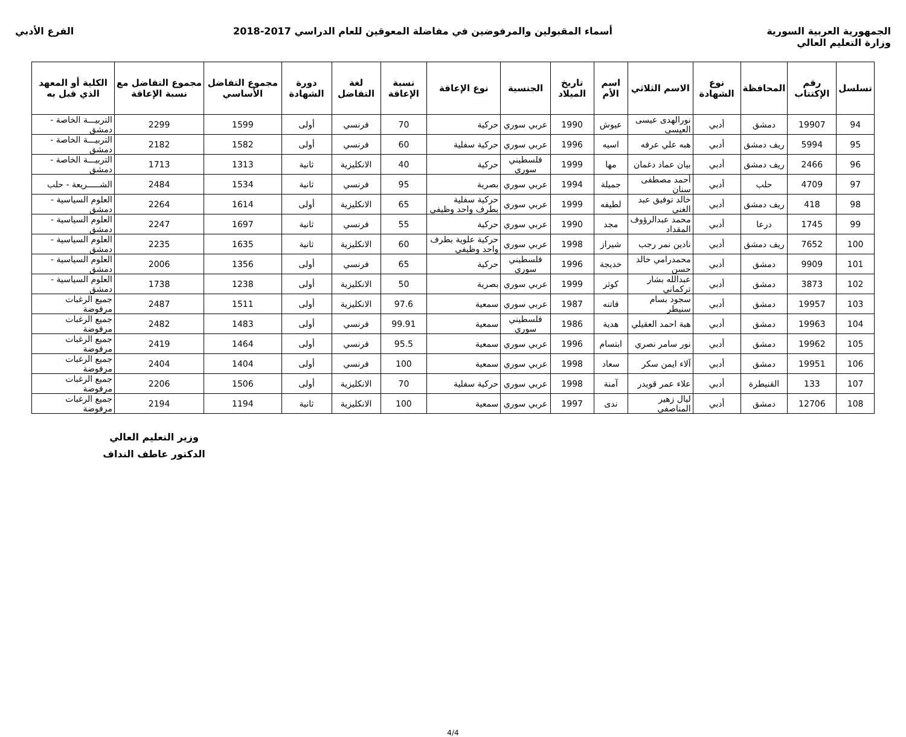الجمهورية العربية السورية
وزارة التعليم العالي
أسماء المقبولين والمرفوضين في مفاضلة المعوقين للعام الدراسي 2017-2018
الفرع الأدبي
| تسلسل | رقم الإكتتاب | المحافظة | نوع الشهادة | الاسم الثلاثي | اسم الأم | تاريخ الميلاد | الجنسية | نوع الإعاقة | نسبة الإعاقة | لغة التفاضل | دورة الشهادة | مجموع التفاضل الأساسي | مجموع التفاضل مع نسبة الإعاقة | الكلية أو المعهد الذي قبل به |
| --- | --- | --- | --- | --- | --- | --- | --- | --- | --- | --- | --- | --- | --- | --- |
| 94 | 19907 | دمشق | أدبي | نورالهدى عيسى العيسى | عيوش | 1990 | عربي سوري | حركية | 70 | فرنسي | أولى | 1599 | 2299 | التربيـــة الخاصة - دمشق |
| 95 | 5994 | ريف دمشق | أدبي | هبه علي عرفه | اسيه | 1996 | عربي سوري | حركية سفلية | 60 | فرنسي | أولى | 1582 | 2182 | التربيـــة الخاصة - دمشق |
| 96 | 2466 | ريف دمشق | أدبي | بيان عماد دغمان | مها | 1999 | فلسطيني سوري | حركية | 40 | الانكليزية | ثانية | 1313 | 1713 | التربيـــة الخاصة - دمشق |
| 97 | 4709 | حلب | أدبي | أحمد مصطفى سنان | جميلة | 1994 | عربي سوري | بصرية | 95 | فرنسي | ثانية | 1534 | 2484 | الشـــــريعة - حلب |
| 98 | 418 | ريف دمشق | أدبي | خالد توفيق عبد الغني | لطيفه | 1999 | عربي سوري | حركية سفلية بطرف واحد وظيفي | 65 | الانكليزية | أولى | 1614 | 2264 | العلوم السياسية - دمشق |
| 99 | 1745 | درعا | أدبي | محمد عبدالرؤوف المقداد | مجد | 1990 | عربي سوري | حركية | 55 | فرنسي | ثانية | 1697 | 2247 | العلوم السياسية - دمشق |
| 100 | 7652 | ريف دمشق | أدبي | نادين نمر رجب | شيراز | 1998 | عربي سوري | حركية علوية بطرف واحد وظيفي | 60 | الانكليزية | ثانية | 1635 | 2235 | العلوم السياسية - دمشق |
| 101 | 9909 | دمشق | أدبي | محمدرامي خالد حسن | خديجة | 1996 | فلسطيني سوري | حركية | 65 | فرنسي | أولى | 1356 | 2006 | العلوم السياسية - دمشق |
| 102 | 3873 | دمشق | أدبي | عبدالله بشار تركماني | كوثر | 1999 | عربي سوري | بصرية | 50 | الانكليزية | أولى | 1238 | 1738 | العلوم السياسية - دمشق |
| 103 | 19957 | دمشق | أدبي | سجود بسام سنيطر | فاتنه | 1987 | عربي سوري | سمعية | 97.6 | الانكليزية | أولى | 1511 | 2487 | جميع الرغبات مرفوضة |
| 104 | 19963 | دمشق | أدبي | هبة احمد العقيلي | هدية | 1986 | فلسطيني سوري | سمعية | 99.91 | فرنسي | أولى | 1483 | 2482 | جميع الرغبات مرفوضة |
| 105 | 19962 | دمشق | أدبي | نور سامر نصري | ابتسام | 1996 | عربي سوري | سمعية | 95.5 | فرنسي | أولى | 1464 | 2419 | جميع الرغبات مرفوضة |
| 106 | 19951 | دمشق | أدبي | آلاء ايمن سكر | سعاد | 1998 | عربي سوري | سمعية | 100 | فرنسي | أولى | 1404 | 2404 | جميع الرغبات مرفوضة |
| 107 | 133 | القنيطرة | أدبي | علاء عمر قويدر | آمنة | 1998 | عربي سوري | حركية سفلية | 70 | الانكليزية | أولى | 1506 | 2206 | جميع الرغبات مرفوضة |
| 108 | 12706 | دمشق | أدبي | ليال زهير المناصفي | ندى | 1997 | عربي سوري | سمعية | 100 | الانكليزية | ثانية | 1194 | 2194 | جميع الرغبات مرفوضة |
وزير التعليم العالي
الدكتور عاطف النداف
4/4